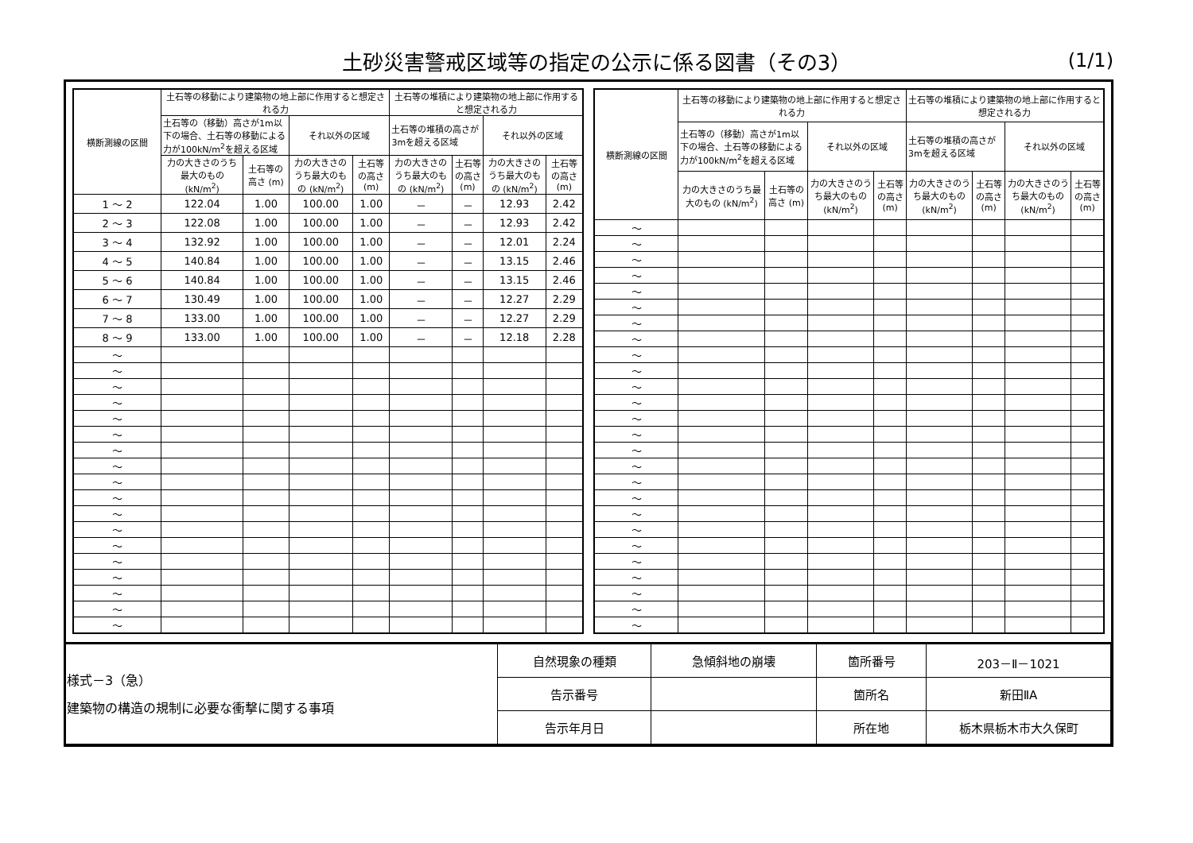土砂災害警戒区域等の指定の公示に係る図書（その3）
(1/1)
| 横断測線の区間 | 土石等の移動により建築物の地上部に作用すると想定される力 | | | | 土石等の堆積により建築物の地上部に作用すると想定される力 | | | |
| --- | --- | --- | --- | --- | --- | --- | --- | --- |
| | 土石等の（移動）高さが1m以下の場合、土石等の移動による力が100kN/m<sup>2</sup>を超える区域 | | それ以外の区域 | | 土石等の堆積の高さが3mを超える区域 | | それ以外の区域 | |
| | 力の大きさのうち最大のもの (kN/m<sup>2</sup>) | 土石等の高さ (m) | 力の大きさのうち最大のもの (kN/m<sup>2</sup>) | 土石等の高さ (m) | 力の大きさのうち最大のもの (kN/m<sup>2</sup>) | 土石等の高さ (m) | 力の大きさのうち最大のもの (kN/m<sup>2</sup>) | 土石等の高さ (m) |
| 1 ～ 2 | 122.04 | 1.00 | 100.00 | 1.00 | － | － | 12.93 | 2.42 |
| 2 ～ 3 | 122.08 | 1.00 | 100.00 | 1.00 | － | － | 12.93 | 2.42 |
| 3 ～ 4 | 132.92 | 1.00 | 100.00 | 1.00 | － | － | 12.01 | 2.24 |
| 4 ～ 5 | 140.84 | 1.00 | 100.00 | 1.00 | － | － | 13.15 | 2.46 |
| 5 ～ 6 | 140.84 | 1.00 | 100.00 | 1.00 | － | － | 13.15 | 2.46 |
| 6 ～ 7 | 130.49 | 1.00 | 100.00 | 1.00 | － | － | 12.27 | 2.29 |
| 7 ～ 8 | 133.00 | 1.00 | 100.00 | 1.00 | － | － | 12.27 | 2.29 |
| 8 ～ 9 | 133.00 | 1.00 | 100.00 | 1.00 | － | － | 12.18 | 2.28 |
| ～ | | | | | | | | |
| ～ | | | | | | | | |
| ～ | | | | | | | | |
| ～ | | | | | | | | |
| ～ | | | | | | | | |
| ～ | | | | | | | | |
| ～ | | | | | | | | |
| ～ | | | | | | | | |
| ～ | | | | | | | | |
| ～ | | | | | | | | |
| ～ | | | | | | | | |
| ～ | | | | | | | | |
| ～ | | | | | | | | |
| ～ | | | | | | | | |
| ～ | | | | | | | | |
| ～ | | | | | | | | |
| ～ | | | | | | | | |
| ～ | | | | | | | | |
| 横断測線の区間 | 土石等の移動により建築物の地上部に作用すると想定される力 | | | | 土石等の堆積により建築物の地上部に作用すると想定される力 | | | |
| --- | --- | --- | --- | --- | --- | --- | --- | --- |
| | 土石等の（移動）高さが1m以下の場合、土石等の移動による力が100kN/m<sup>2</sup>を超える区域 | | それ以外の区域 | | 土石等の堆積の高さが3mを超える区域 | | それ以外の区域 | |
| | 力の大きさのうち最大のもの (kN/m<sup>2</sup>) | 土石等の高さ (m) | 力の大きさのうち最大のもの (kN/m<sup>2</sup>) | 土石等の高さ (m) | 力の大きさのうち最大のもの (kN/m<sup>2</sup>) | 土石等の高さ (m) | 力の大きさのうち最大のもの (kN/m<sup>2</sup>) | 土石等の高さ (m) |
| ～ | | | | | | | | |
| ～ | | | | | | | | |
| ～ | | | | | | | | |
| ～ | | | | | | | | |
| ～ | | | | | | | | |
| ～ | | | | | | | | |
| ～ | | | | | | | | |
| ～ | | | | | | | | |
| ～ | | | | | | | | |
| ～ | | | | | | | | |
| ～ | | | | | | | | |
| ～ | | | | | | | | |
| ～ | | | | | | | | |
| ～ | | | | | | | | |
| ～ | | | | | | | | |
| ～ | | | | | | | | |
| ～ | | | | | | | | |
| ～ | | | | | | | | |
| ～ | | | | | | | | |
| ～ | | | | | | | | |
| ～ | | | | | | | | |
| ～ | | | | | | | | |
| ～ | | | | | | | | |
| ～ | | | | | | | | |
| ～ | | | | | | | | |
| ～ | | | | | | | | |
| 様式－3（急） 建築物の構造の規制に必要な衝撃に関する事項 | 自然現象の種類 | 急傾斜地の崩壊 | 箇所番号 | 203－Ⅱ－1021 |
| | 告示番号 | | 箇所名 | 新田ⅡA |
| | 告示年月日 | | 所在地 | 栃木県栃木市大久保町 |